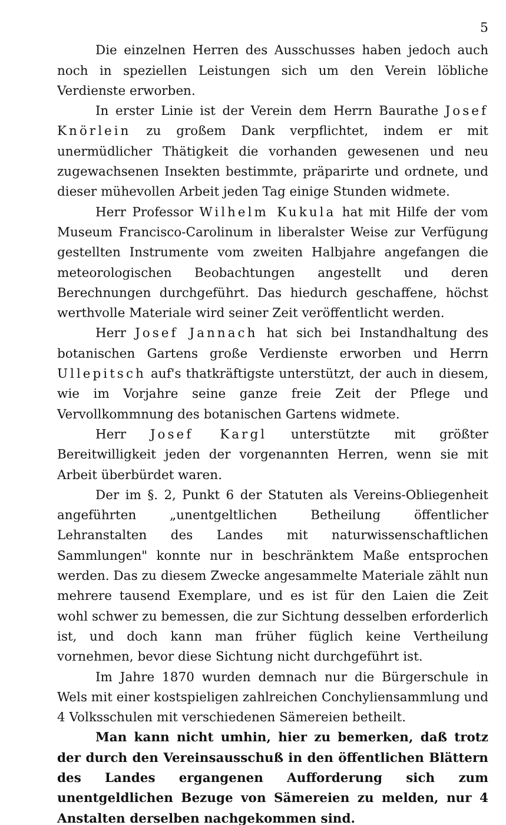5
Die einzelnen Herren des Ausschusses haben jedoch auch noch in speziellen Leistungen sich um den Verein löbliche Verdienste erworben.
In erster Linie ist der Verein dem Herrn Baurathe Josef Knörlein zu großem Dank verpflichtet, indem er mit unermüdlicher Thätigkeit die vorhanden gewesenen und neu zugewachsenen Insekten bestimmte, präparirte und ordnete, und dieser mühevollen Arbeit jeden Tag einige Stunden widmete.
Herr Professor Wilhelm Kukula hat mit Hilfe der vom Museum Francisco-Carolinum in liberalster Weise zur Verfügung gestellten Instrumente vom zweiten Halbjahre angefangen die meteorologischen Beobachtungen angestellt und deren Berechnungen durchgeführt. Das hiedurch geschaffene, höchst werthvolle Materiale wird seiner Zeit veröffentlicht werden.
Herr Josef Jannach hat sich bei Instandhaltung des botanischen Gartens große Verdienste erworben und Herrn Ullepitsch auf's thatkräftigste unterstützt, der auch in diesem, wie im Vorjahre seine ganze freie Zeit der Pflege und Vervollkommnung des botanischen Gartens widmete.
Herr Josef Kargl unterstützte mit größter Bereitwilligkeit jeden der vorgenannten Herren, wenn sie mit Arbeit überbürdet waren.
Der im §. 2, Punkt 6 der Statuten als Vereins-Obliegenheit angeführten „unentgeltlichen Betheilung öffentlicher Lehranstalten des Landes mit naturwissenschaftlichen Sammlungen" konnte nur in beschränktem Maße entsprochen werden. Das zu diesem Zwecke angesammelte Materiale zählt nun mehrere tausend Exemplare, und es ist für den Laien die Zeit wohl schwer zu bemessen, die zur Sichtung desselben erforderlich ist, und doch kann man früher füglich keine Vertheilung vornehmen, bevor diese Sichtung nicht durchgeführt ist.
Im Jahre 1870 wurden demnach nur die Bürgerschule in Wels mit einer kostspieligen zahlreichen Conchyliensammlung und 4 Volksschulen mit verschiedenen Sämereien betheilt.
Man kann nicht umhin, hier zu bemerken, daß trotz der durch den Vereinsausschuß in den öffentlichen Blättern des Landes ergangenen Aufforderung sich zum unentgeldlichen Bezuge von Sämereien zu melden, nur 4 Anstalten derselben nachgekommen sind.